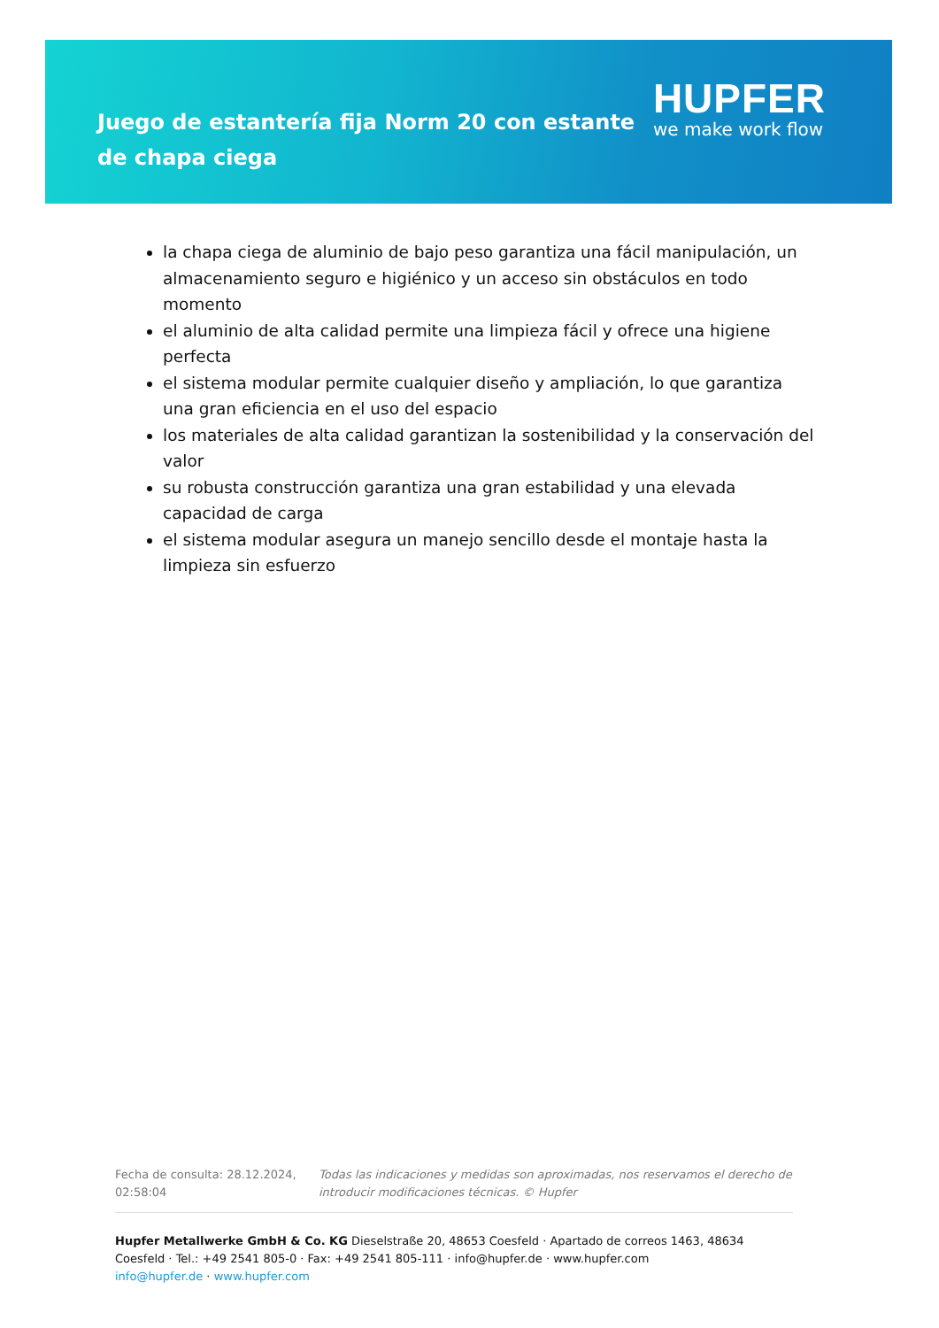Juego de estantería fija Norm 20 con estante de chapa ciega
HUPFER
we make work flow
la chapa ciega de aluminio de bajo peso garantiza una fácil manipulación, un almacenamiento seguro e higiénico y un acceso sin obstáculos en todo momento
el aluminio de alta calidad permite una limpieza fácil y ofrece una higiene perfecta
el sistema modular permite cualquier diseño y ampliación, lo que garantiza una gran eficiencia en el uso del espacio
los materiales de alta calidad garantizan la sostenibilidad y la conservación del valor
su robusta construcción garantiza una gran estabilidad y una elevada capacidad de carga
el sistema modular asegura un manejo sencillo desde el montaje hasta la limpieza sin esfuerzo
Fecha de consulta: 28.12.2024, 02:58:04
Todas las indicaciones y medidas son aproximadas, nos reservamos el derecho de introducir modificaciones técnicas. © Hupfer
Hupfer Metallwerke GmbH & Co. KG Dieselstraße 20, 48653 Coesfeld · Apartado de correos 1463, 48634 Coesfeld · Tel.: +49 2541 805-0 · Fax: +49 2541 805-111 · info@hupfer.de · www.hupfer.com
info@hupfer.de · www.hupfer.com